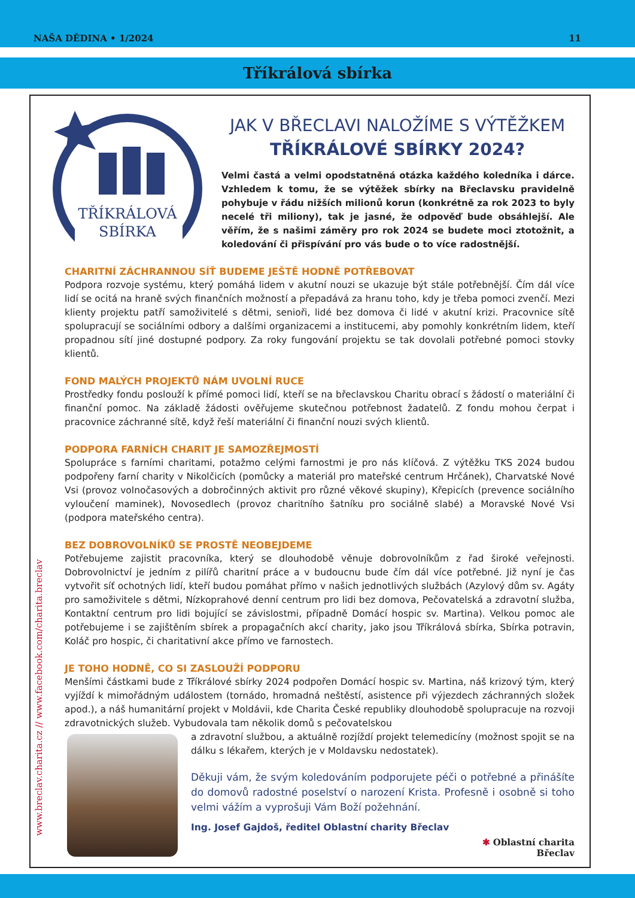NAŠA DĚDINA • 1/2024 11
Tříkrálová sbírka
www.breclav.charita.cz // www.facebook.com/charita.breclav
TŘÍKRÁLOVÁ
SBÍRKA
JAK V BŘECLAVI NALOŽÍME S VÝTĚŽKEM
TŘÍKRÁLOVÉ SBÍRKY 2024?
Velmi častá a velmi opodstatněná otázka každého koledníka i dárce. Vzhledem k tomu, že se výtěžek sbírky na Břeclavsku pravidelně pohybuje v řádu nižších milionů korun (konkrétně za rok 2023 to byly necelé tři miliony), tak je jasné, že odpověď bude obsáhlejší. Ale věřím, že s našimi záměry pro rok 2024 se budete moci ztotožnit, a koledování či přispívání pro vás bude o to více radostnější.
CHARITNÍ ZÁCHRANNOU SÍŤ BUDEME JEŠTĚ HODNĚ POTŘEBOVAT
Podpora rozvoje systému, který pomáhá lidem v akutní nouzi se ukazuje být stále potřebnější. Čím dál více lidí se ocitá na hraně svých finančních možností a přepadává za hranu toho, kdy je třeba pomoci zvenčí. Mezi klienty projektu patří samoživitelé s dětmi, senioři, lidé bez domova či lidé v akutní krizi. Pracovnice sítě spolupracují se sociálními odbory a dalšími organizacemi a institucemi, aby pomohly konkrétním lidem, kteří propadnou sítí jiné dostupné podpory. Za roky fungování projektu se tak dovolali potřebné pomoci stovky klientů.
FOND MALÝCH PROJEKTŮ NÁM UVOLNÍ RUCE
Prostředky fondu poslouží k přímé pomoci lidí, kteří se na břeclavskou Charitu obrací s žádostí o materiální či finanční pomoc. Na základě žádosti ověřujeme skutečnou potřebnost žadatelů. Z fondu mohou čerpat i pracovnice záchranné sítě, když řeší materiální či finanční nouzi svých klientů.
PODPORA FARNÍCH CHARIT JE SAMOZŘEJMOSTÍ
Spolupráce s farními charitami, potažmo celými farnostmi je pro nás klíčová. Z výtěžku TKS 2024 budou podpořeny farní charity v Nikolčicích (pomůcky a materiál pro mateřské centrum Hrčánek), Charvatské Nové Vsi (provoz volnočasových a dobročinných aktivit pro různé věkové skupiny), Křepicích (prevence sociálního vyloučení maminek), Novosedlech (provoz charitního šatníku pro sociálně slabé) a Moravské Nové Vsi (podpora mateřského centra).
BEZ DOBROVOLNÍKŮ SE PROSTĚ NEOBEJDEME
Potřebujeme zajistit pracovníka, který se dlouhodobě věnuje dobrovolníkům z řad široké veřejnosti. Dobrovolnictví je jedním z pilířů charitní práce a v budoucnu bude čím dál více potřebné. Již nyní je čas vytvořit síť ochotných lidí, kteří budou pomáhat přímo v našich jednotlivých službách (Azylový dům sv. Agáty pro samoživitele s dětmi, Nízkoprahové denní centrum pro lidi bez domova, Pečovatelská a zdravotní služba, Kontaktní centrum pro lidi bojující se závislostmi, případně Domácí hospic sv. Martina). Velkou pomoc ale potřebujeme i se zajištěním sbírek a propagačních akcí charity, jako jsou Tříkrálová sbírka, Sbírka potravin, Koláč pro hospic, či charitativní akce přímo ve farnostech.
JE TOHO HODNĚ, CO SI ZASLOUŽÍ PODPORU
Menšími částkami bude z Tříkrálové sbírky 2024 podpořen Domácí hospic sv. Martina, náš krizový tým, který vyjíždí k mimořádným událostem (tornádo, hromadná neštěstí, asistence při výjezdech záchranných složek apod.), a náš humanitární projekt v Moldávii, kde Charita České republiky dlouhodobě spolupracuje na rozvoji zdravotnických služeb. Vybudovala tam několik domů s pečovatelskou
a zdravotní službou, a aktuálně rozjíždí projekt telemedicíny (možnost spojit se na dálku s lékařem, kterých je v Moldavsku nedostatek).
Děkuji vám, že svým koledováním podporujete péči o potřebné a přinášíte do domovů radostné poselství o narození Krista. Profesně i osobně si toho velmi vážím a vyprošuji Vám Boží požehnání.
Ing. Josef Gajdoš, ředitel Oblastní charity Břeclav
✱ Oblastní charita
Břeclav